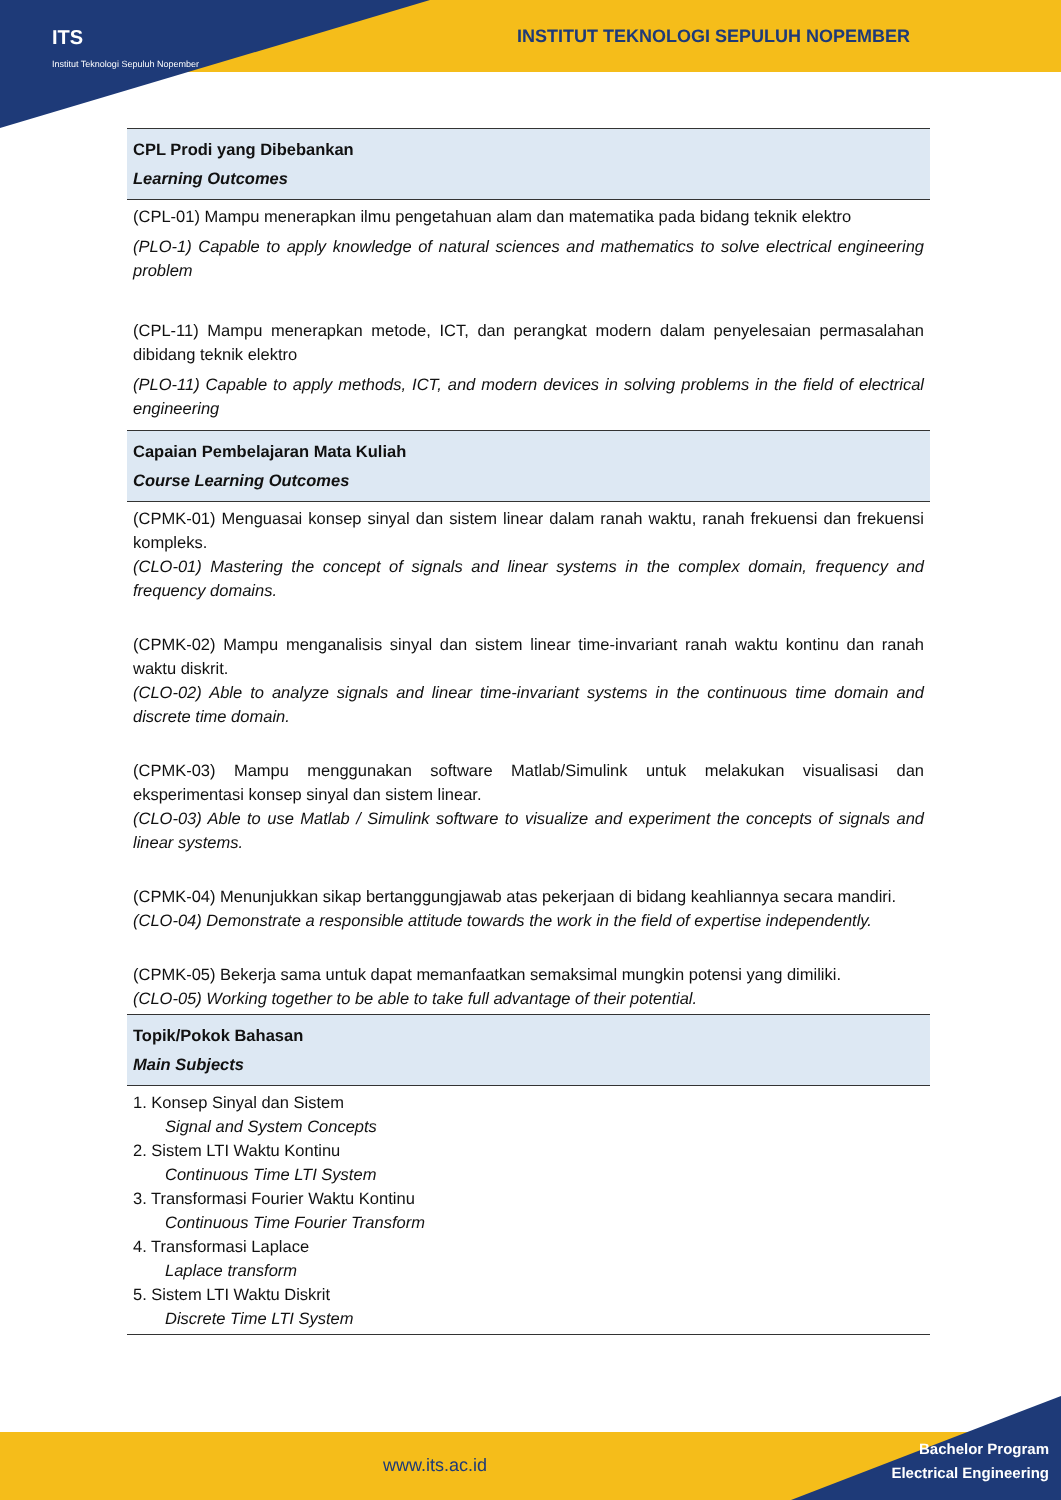ITS
Institut Teknologi Sepuluh Nopember
INSTITUT TEKNOLOGI SEPULUH NOPEMBER
| CPL Prodi yang Dibebankan Learning Outcomes |
| --- |
| (CPL-01) Mampu menerapkan ilmu pengetahuan alam dan matematika pada bidang teknik elektro (PLO-1) Capable to apply knowledge of natural sciences and mathematics to solve electrical engineering problem (CPL-11) Mampu menerapkan metode, ICT, dan perangkat modern dalam penyelesaian permasalahan dibidang teknik elektro (PLO-11) Capable to apply methods, ICT, and modern devices in solving problems in the field of electrical engineering |
| Capaian Pembelajaran Mata Kuliah Course Learning Outcomes |
| (CPMK-01) Menguasai konsep sinyal dan sistem linear dalam ranah waktu, ranah frekuensi dan frekuensi kompleks. (CLO-01) Mastering the concept of signals and linear systems in the complex domain, frequency and frequency domains. (CPMK-02) Mampu menganalisis sinyal dan sistem linear time-invariant ranah waktu kontinu dan ranah waktu diskrit. (CLO-02) Able to analyze signals and linear time-invariant systems in the continuous time domain and discrete time domain. (CPMK-03) Mampu menggunakan software Matlab/Simulink untuk melakukan visualisasi dan eksperimentasi konsep sinyal dan sistem linear. (CLO-03) Able to use Matlab / Simulink software to visualize and experiment the concepts of signals and linear systems. (CPMK-04) Menunjukkan sikap bertanggungjawab atas pekerjaan di bidang keahliannya secara mandiri. (CLO-04) Demonstrate a responsible attitude towards the work in the field of expertise independently. (CPMK-05) Bekerja sama untuk dapat memanfaatkan semaksimal mungkin potensi yang dimiliki. (CLO-05) Working together to be able to take full advantage of their potential. |
| Topik/Pokok Bahasan Main Subjects |
| 1. Konsep Sinyal dan Sistem Signal and System Concepts 2. Sistem LTI Waktu Kontinu Continuous Time LTI System 3. Transformasi Fourier Waktu Kontinu Continuous Time Fourier Transform 4. Transformasi Laplace Laplace transform 5. Sistem LTI Waktu Diskrit Discrete Time LTI System |
www.its.ac.id
Bachelor Program
Electrical Engineering